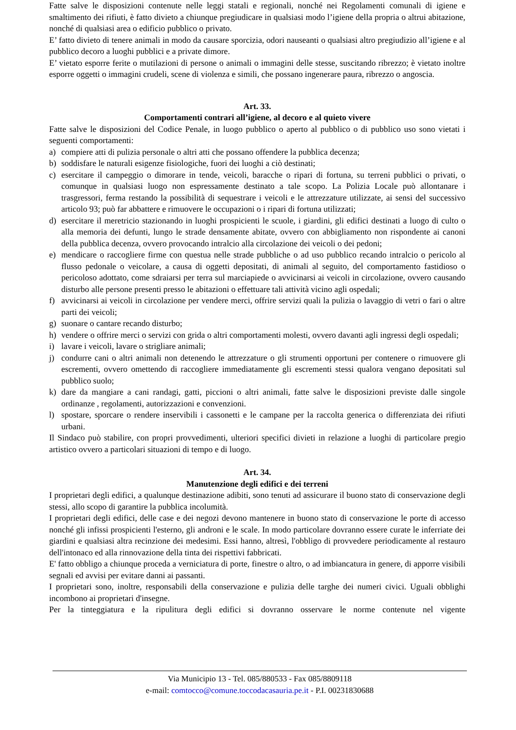Fatte salve le disposizioni contenute nelle leggi statali e regionali, nonché nei Regolamenti comunali di igiene e smaltimento dei rifiuti, è fatto divieto a chiunque pregiudicare in qualsiasi modo l’igiene della propria o altrui abitazione, nonché di qualsiasi area o edificio pubblico o privato.
E’ fatto divieto di tenere animali in modo da causare sporcizia, odori nauseanti o qualsiasi altro pregiudizio all’igiene e al pubblico decoro a luoghi pubblici e a private dimore.
E’ vietato esporre ferite o mutilazioni di persone o animali o immagini delle stesse, suscitando ribrezzo; è vietato inoltre esporre oggetti o immagini crudeli, scene di violenza e simili, che possano ingenerare paura, ribrezzo o angoscia.
Art. 33.
Comportamenti contrari all’igiene, al decoro e al quieto vivere
Fatte salve le disposizioni del Codice Penale, in luogo pubblico o aperto al pubblico o di pubblico uso sono vietati i seguenti comportamenti:
a) compiere atti di pulizia personale o altri atti che possano offendere la pubblica decenza;
b) soddisfare le naturali esigenze fisiologiche, fuori dei luoghi a ciò destinati;
c) esercitare il campeggio o dimorare in tende, veicoli, baracche o ripari di fortuna, su terreni pubblici o privati, o comunque in qualsiasi luogo non espressamente destinato a tale scopo. La Polizia Locale può allontanare i trasgressori, ferma restando la possibilità di sequestrare i veicoli e le attrezzature utilizzate, ai sensi del successivo articolo 93; può far abbattere e rimuovere le occupazioni o i ripari di fortuna utilizzati;
d) esercitare il meretricio stazionando in luoghi prospicienti le scuole, i giardini, gli edifici destinati a luogo di culto o alla memoria dei defunti, lungo le strade densamente abitate, ovvero con abbigliamento non rispondente ai canoni della pubblica decenza, ovvero provocando intralcio alla circolazione dei veicoli o dei pedoni;
e) mendicare o raccogliere firme con questua nelle strade pubbliche o ad uso pubblico recando intralcio o pericolo al flusso pedonale o veicolare, a causa di oggetti depositati, di animali al seguito, del comportamento fastidioso o pericoloso adottato, come sdraiarsi per terra sul marciapiede o avvicinarsi ai veicoli in circolazione, ovvero causando disturbo alle persone presenti presso le abitazioni o effettuare tali attività vicino agli ospedali;
f) avvicinarsi ai veicoli in circolazione per vendere merci, offrire servizi quali la pulizia o lavaggio di vetri o fari o altre parti dei veicoli;
g) suonare o cantare recando disturbo;
h) vendere o offrire merci o servizi con grida o altri comportamenti molesti, ovvero davanti agli ingressi degli ospedali;
i) lavare i veicoli, lavare o strigliare animali;
j) condurre cani o altri animali non detenendo le attrezzature o gli strumenti opportuni per contenere o rimuovere gli escrementi, ovvero omettendo di raccogliere immediatamente gli escrementi stessi qualora vengano depositati sul pubblico suolo;
k) dare da mangiare a cani randagi, gatti, piccioni o altri animali, fatte salve le disposizioni previste dalle singole ordinanze , regolamenti, autorizzazioni e convenzioni.
l) spostare, sporcare o rendere inservibili i cassonetti e le campane per la raccolta generica o differenziata dei rifiuti urbani.
Il Sindaco può stabilire, con propri provvedimenti, ulteriori specifici divieti in relazione a luoghi di particolare pregio artistico ovvero a particolari situazioni di tempo e di luogo.
Art. 34.
Manutenzione degli edifici e dei terreni
I proprietari degli edifici, a qualunque destinazione adibiti, sono tenuti ad assicurare il buono stato di conservazione degli stessi, allo scopo di garantire la pubblica incolumità.
I proprietari degli edifici, delle case e dei negozi devono mantenere in buono stato di conservazione le porte di accesso nonché gli infissi prospicienti l'esterno, gli androni e le scale. In modo particolare dovranno essere curate le inferriate dei giardini e qualsiasi altra recinzione dei medesimi. Essi hanno, altresì, l'obbligo di provvedere periodicamente al restauro dell'intonaco ed alla rinnovazione della tinta dei rispettivi fabbricati.
E' fatto obbligo a chiunque proceda a verniciatura di porte, finestre o altro, o ad imbiancatura in genere, di apporre visibili segnali ed avvisi per evitare danni ai passanti.
I proprietari sono, inoltre, responsabili della conservazione e pulizia delle targhe dei numeri civici. Uguali obblighi incombono ai proprietari d'insegne.
Per la tinteggiatura e la ripulitura degli edifici si dovranno osservare le norme contenute nel vigente
Via Municipio 13 - Tel. 085/880533 - Fax 085/8809118
e-mail: comtocco@comune.toccodacasauria.pe.it - P.I. 00231830688